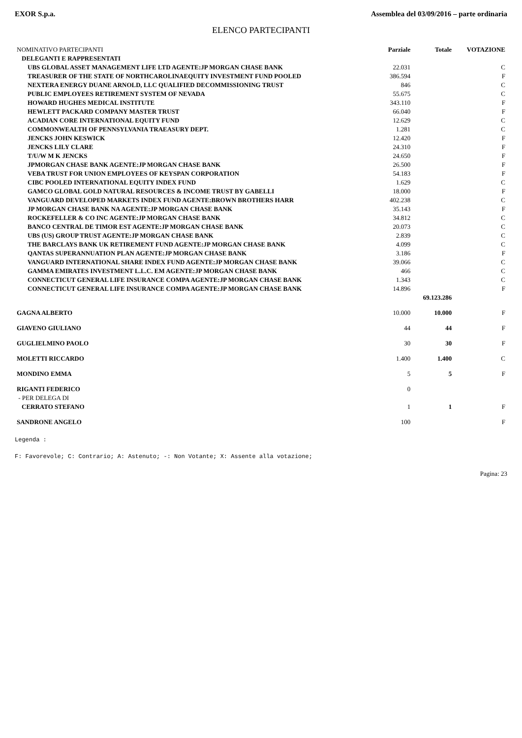EXOR S.p.a. Assemblea del 03/09/2016 – parte ordinaria
ELENCO PARTECIPANTI
| NOMINATIVO PARTECIPANTI | Parziale | Totale | VOTAZIONE |
| --- | --- | --- | --- |
| DELEGANTI E RAPPRESENTATI | | | |
| UBS GLOBAL ASSET MANAGEMENT LIFE LTD AGENTE:JP MORGAN CHASE BANK | 22.031 | | C |
| TREASURER OF THE STATE OF NORTHCAROLINAEQUITY INVESTMENT FUND POOLED | 386.594 | | F |
| NEXTERA ENERGY DUANE ARNOLD, LLC QUALIFIED DECOMMISSIONING TRUST | 846 | | C |
| PUBLIC EMPLOYEES RETIREMENT SYSTEM OF NEVADA | 55.675 | | C |
| HOWARD HUGHES MEDICAL INSTITUTE | 343.110 | | F |
| HEWLETT PACKARD COMPANY MASTER TRUST | 66.040 | | F |
| ACADIAN CORE INTERNATIONAL EQUITY FUND | 12.629 | | C |
| COMMONWEALTH OF PENNSYLVANIA TRAEASURY DEPT. | 1.281 | | C |
| JENCKS JOHN KESWICK | 12.420 | | F |
| JENCKS LILY CLARE | 24.310 | | F |
| T/U/W M K JENCKS | 24.650 | | F |
| JPMORGAN CHASE BANK AGENTE:JP MORGAN CHASE BANK | 26.500 | | F |
| VEBA TRUST FOR UNION EMPLOYEES OF KEYSPAN CORPORATION | 54.183 | | F |
| CIBC POOLED INTERNATIONAL EQUITY INDEX FUND | 1.629 | | C |
| GAMCO GLOBAL GOLD NATURAL RESOURCES & INCOME TRUST BY GABELLI | 18.000 | | F |
| VANGUARD DEVELOPED MARKETS INDEX FUND AGENTE:BROWN BROTHERS HARR | 402.238 | | C |
| JP MORGAN CHASE BANK NA AGENTE:JP MORGAN CHASE BANK | 35.143 | | F |
| ROCKEFELLER & CO INC AGENTE:JP MORGAN CHASE BANK | 34.812 | | C |
| BANCO CENTRAL DE TIMOR EST AGENTE:JP MORGAN CHASE BANK | 20.073 | | C |
| UBS (US) GROUP TRUST AGENTE:JP MORGAN CHASE BANK | 2.839 | | C |
| THE BARCLAYS BANK UK RETIREMENT FUND AGENTE:JP MORGAN CHASE BANK | 4.099 | | C |
| QANTAS SUPERANNUATION PLAN AGENTE:JP MORGAN CHASE BANK | 3.186 | | F |
| VANGUARD INTERNATIONAL SHARE INDEX FUND AGENTE:JP MORGAN CHASE BANK | 39.066 | | C |
| GAMMA EMIRATES INVESTMENT L.L.C. EM AGENTE:JP MORGAN CHASE BANK | 466 | | C |
| CONNECTICUT GENERAL LIFE INSURANCE COMPA AGENTE:JP MORGAN CHASE BANK | 1.343 | | C |
| CONNECTICUT GENERAL LIFE INSURANCE COMPA AGENTE:JP MORGAN CHASE BANK | 14.896 | | F |
| | | 69.123.286 | |
| GAGNA ALBERTO | 10.000 | 10.000 | F |
| GIAVENO GIULIANO | 44 | 44 | F |
| GUGLIELMINO PAOLO | 30 | 30 | F |
| MOLETTI RICCARDO | 1.400 | 1.400 | C |
| MONDINO EMMA | 5 | 5 | F |
| RIGANTI FEDERICO | 0 | | |
| - PER DELEGA DI | | | |
| CERRATO STEFANO | 1 | 1 | F |
| SANDRONE ANGELO | 100 | | F |
Legenda :
F: Favorevole; C: Contrario; A: Astenuto; -: Non Votante; X: Assente alla votazione;
Pagina: 23